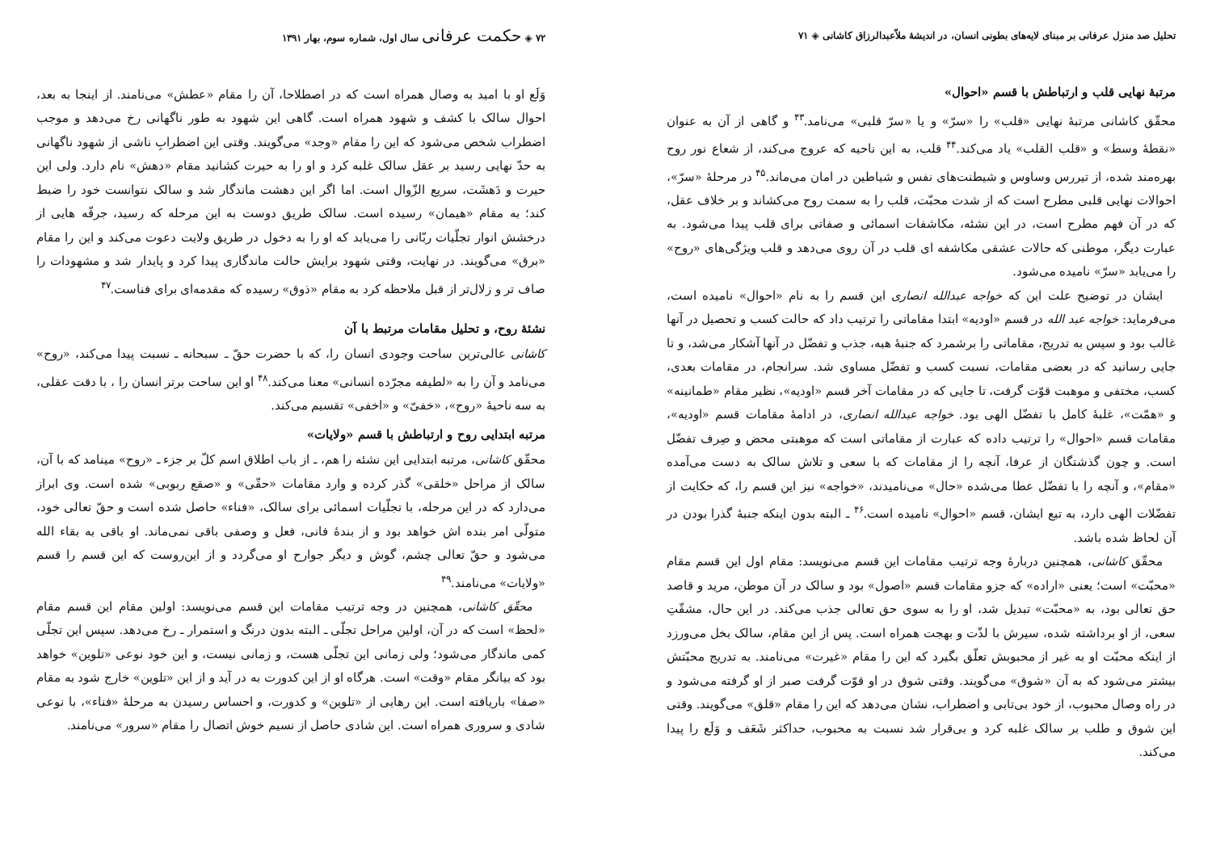تحلیل صد منزل عرفانی بر مبنای لایه‌های بطونی انسان، در اندیشهٔ ملاّعبدالرزاق کاشانی ◈ ۷۱
مرتبهٔ نهایی قلب و ارتباطش با قسم «احوال»
محقّق کاشانی مرتبهٔ نهایی «قلب» را «سرّ» و یا «سرّ قلبی» می‌نامد.<sup>۴۳</sup> و گاهی از آن به عنوان «نقطهٔ وسط» و «قلب القلب» یاد می‌کند.<sup>۴۴</sup> قلب، به این ناحیه که عروج می‌کند، از شعاع نور روح بهره‌مند شده، از تیررس وساوس و شیطنت‌های نفس و شیاطین در امان می‌ماند.<sup>۴۵</sup> در مرحلهٔ «سرّ»، احوالات نهایی قلبی مطرح است که از شدت محبّت، قلب را به سمت روح می‌کشاند و بر خلاف عقل، که در آن فهم مطرح است، در این نشئه، مکاشفات اسمائی و صفاتی برای قلب پیدا می‌شود. به عبارت دیگر، موطنی که حالات عشقی مکاشفه ای قلب در آن روی می‌دهد و قلب ویژگی‌های «روح» را می‌یابد «سرّ» نامیده می‌شود.
ایشان در توضیح علت این که خواجه عبدالله انصاری این قسم را به نام «احوال» نامیده است، می‌فرماید: خواجه عبد الله در قسم «اودیه» ابتدا مقاماتی را ترتیب داد که حالت کسب و تحصیل در آنها غالب بود و سپس به تدریج، مقاماتی را برشمرد که جنبهٔ هبه، جذب و تفضّل در آنها آشکار می‌شد، و تا جایی رسانید که در بعضی مقامات، نسبت کسب و تفضّل مساوی شد. سرانجام، در مقامات بعدی، کسب، مختفی و موهبت قوّت گرفت، تا جایی که در مقامات آخر قسم «اودیه»، نظیر مقام «طمانینه» و «همّت»، غلبهٔ کامل با تفضّل الهی بود. خواجه عبدالله انصاری، در ادامهٔ مقامات قسم «اودیه»، مقامات قسم «احوال» را ترتیب داده که عبارت از مقاماتی است که موهبتی محض و صِرف تفضّل است. و چون گذشتگان از عرفا، آنچه را از مقامات که با سعی و تلاش سالک به دست می‌آمده «مقام»، و آنچه را با تفضّل عطا می‌شده «حال» می‌نامیدند، «خواجه» نیز این قسم را، که حکایت از تفضّلات الهی دارد، به تبع ایشان، قسم «احوال» نامیده است.<sup>۴۶</sup> ـ البته بدون اینکه جنبهٔ گذرا بودن در آن لحاظ شده باشد.
محقّق کاشانی، همچنین دربارهٔ وجه ترتیب مقامات این قسم می‌نویسد: مقام اول این قسم مقام «محبّت» است؛ یعنی «اراده» که جزو مقامات قسم «اصول» بود و سالک در آن موطن، مرید و قاصد حق تعالی بود، به «محبّت» تبدیل شد، او را به سوی حق تعالی جذب می‌کند. در این حال، مشقّتِ سعی، از او برداشته شده، سیرش با لذّت و بهجت همراه است. پس از این مقام، سالک بخل می‌ورزد از اینکه محبّت او به غیر از محبوبش تعلّق بگیرد که این را مقام «غیرت» می‌نامند. به تدریج محبّتش بیشتر می‌شود که به آن «شوق» می‌گویند. وقتی شوق در او قوّت گرفت صبر از او گرفته می‌شود و در راه وصال محبوب، از خود بی‌تابی و اضطراب، نشان می‌دهد که این را مقام «قلق» می‌گویند. وقتی این شوق و طلب بر سالک غلبه کرد و بی‌قرار شد نسبت به محبوب، حداکثر شَعَف و وَلَع را پیدا می‌کند.
۷۲ ◈ حکمت عرفانی سال اول، شماره سوم، بهار ۱۳۹۱
وَلَع او با امید به وصال همراه است که در اصطلاحا، آن را مقام «عطش» می‌نامند. از اینجا به بعد، احوال سالک با کشف و شهود همراه است. گاهی این شهود به طور ناگهانی رخ می‌دهد و موجب اضطراب شخص می‌شود که این را مقام «وجد» می‌گویند. وقتی این اضطرابِ ناشی از شهود ناگهانی به حدّ نهایی رسید بر عقل سالک غلبه کرد و او را به حیرت کشانید مقام «دهش» نام دارد. ولی این حیرت و دَهشَت، سریع الزّوال است. اما اگر این دهشت ماندگار شد و سالک نتوانست خود را ضبط کند؛ به مقام «هیمان» رسیده است. سالک طریق دوست به این مرحله که رسید، جرقّه هایی از درخشش انوار تجلّیات ربّانی را می‌یابد که او را به دخول در طریق ولایت دعوت می‌کند و این را مقام «برق» می‌گویند. در نهایت، وقتی شهود برایش حالت ماندگاری پیدا کرد و پایدار شد و مشهودات را صاف تر و زلال‌تر از قبل ملاحظه کرد به مقام «ذوق» رسیده که مقدمه‌ای برای فناست.<sup>۴۷</sup>
نشئهٔ روح، و تحلیل مقامات مرتبط با آن
کاشانی عالی‌ترین ساحت وجودی انسان را، که با حضرت حقّ ـ سبحانه ـ نسبت پیدا می‌کند، «روح» می‌نامد و آن را به «لطیفه مجرّده انسانی» معنا می‌کند.<sup>۴۸</sup> او این ساحت برتر انسان را ، با دقت عقلی، به سه ناحیهٔ «روح»، «خفیّ» و «اخفی» تقسیم می‌کند.
مرتبه ابتدایی روح و ارتباطش با قسم «ولایات»
محقّق کاشانی، مرتبه ابتدایی این نشئه را هم، ـ از باب اطلاق اسم کلّ بر جزء ـ «روح» مینامد که با آن، سالک از مراحل «خلقی» گذر کرده و وارد مقامات «حقّی» و «صقع ربوبی» شده است. وی ابراز می‌دارد که در این مرحله، با تجلّیات اسمائی برای سالک، «فناء» حاصل شده است و حقّ تعالی خود، متولّی امر بنده اش خواهد بود و از بندهٔ فانی، فعل و وصفی باقی نمی‌ماند. او باقی به بقاء الله می‌شود و حقّ تعالی چشم، گوش و دیگر جوارح او می‌گردد و از این‌روست که این قسم را قسم «ولایات» می‌نامند.<sup>۴۹</sup>
محقّق کاشانی، همچنین در وجه ترتیب مقامات این قسم می‌نویسد: اولین مقام این قسم مقام «لحظ» است که در آن، اولین مراحل تجلّی ـ البته بدون درنگ و استمرار ـ رخ می‌دهد. سپس این تجلّی کمی ماندگار می‌شود؛ ولی زمانی این تجلّی هست، و زمانی نیست، و این خود نوعی «تلوین» خواهد بود که بیانگر مقام «وقت» است. هرگاه او از این کدورت به در آید و از این «تلوین» خارج شود به مقام «صفا» باریافته است. این رهایی از «تلوین» و کدورت، و احساس رسیدن به مرحلهٔ «فناء»، با نوعی شادی و سروری همراه است. این شادی حاصل از نسیم خوش اتصال را مقام «سرور» می‌نامند.